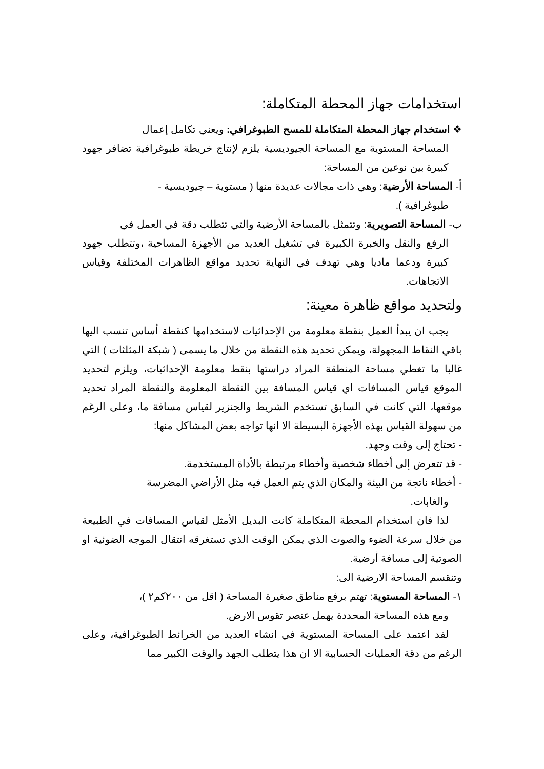استخدامات جهاز المحطة المتكاملة:
❖ استخدام جهاز المحطة المتكاملة للمسح الطبوغرافي: ويعني تكامل إعمال
المساحة المستوية مع المساحة الجيوديسية يلزم لإنتاج خريطة طبوغرافية تضافر جهود كبيرة بين نوعين من المساحة:
أ- المساحة الأرضية: وهي ذات مجالات عديدة منها ( مستوية – جيوديسية -
طبوغرافية ).
ب- المساحة التصويرية: وتتمثل بالمساحة الأرضية والتي تتطلب دقة في العمل في
الرفع والنقل والخبرة الكبيرة في تشغيل العديد من الأجهزة المساحية ،وتتطلب جهود كبيرة ودعما ماديا وهي تهدف في النهاية تحديد مواقع الظاهرات المختلفة وقياس الاتجاهات.
ولتحديد مواقع ظاهرة معينة:
يجب ان يبدأ العمل بنقطة معلومة من الإحداثيات لاستخدامها كنقطة أساس تنسب اليها باقي النقاط المجهولة، ويمكن تحديد هذه النقطة من خلال ما يسمى ( شبكة المثلثات ) التي غالبا ما تغطي مساحة المنطقة المراد دراستها بنقط معلومة الإحداثيات، ويلزم لتحديد الموقع قياس المسافات اي قياس المسافة بين النقطة المعلومة والنقطة المراد تحديد موقعها، التي كانت في السابق تستخدم الشريط والجنزير لقياس مسافة ما، وعلى الرغم من سهولة القياس بهذه الأجهزة البسيطة الا انها تواجه بعض المشاكل منها:
- تحتاج إلى وقت وجهد.
- قد تتعرض إلى أخطاء شخصية وأخطاء مرتبطة بالأداة المستخدمة.
- أخطاء ناتجة من البيئة والمكان الذي يتم العمل فيه مثل الأراضي المضرسة
والغابات.
لذا فان استخدام المحطة المتكاملة كانت البديل الأمثل لقياس المسافات في الطبيعة من خلال سرعة الضوء والصوت الذي يمكن الوقت الذي تستغرقه انتقال الموجه الضوئية او الصوتية إلى مسافة أرضية.
وتنقسم المساحة الارضية الى:
١- المساحة المستوية: تهتم برفع مناطق صغيرة المساحة ( اقل من ٢٠٠كم٢ )،
ومع هذه المساحة المحددة يهمل عنصر تقوس الارض.
لقد اعتمد على المساحة المستوية في انشاء العديد من الخرائط الطبوغرافية، وعلى الرغم من دقة العمليات الحسابية الا ان هذا يتطلب الجهد والوقت الكبير مما